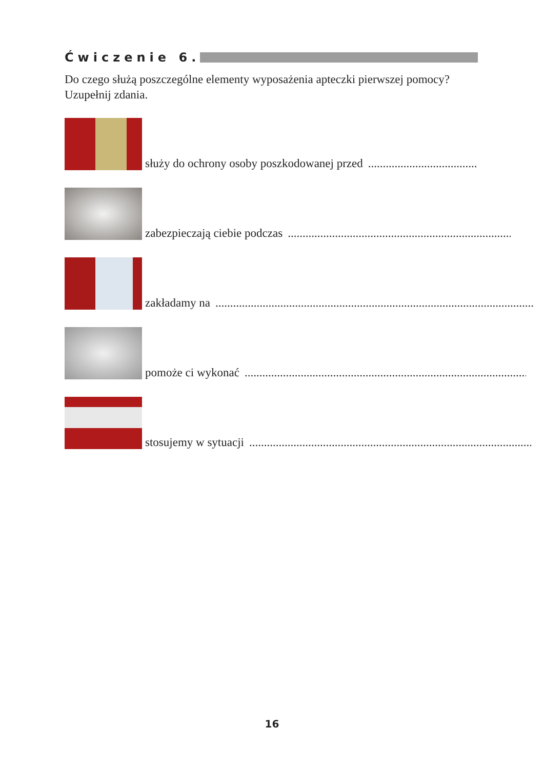Ćwiczenie 6.
Do czego służą poszczególne elementy wyposażenia apteczki pierwszej pomocy? Uzupełnij zdania.
służy do ochrony osoby poszkodowanej przed ..............................................................................
zabezpieczają ciebie podczas ....................................................................................................
zakładamy na .................................................................................................................
pomoże ci wykonać .................................................................................................................
stosujemy w sytuacji .................................................................................................................
16